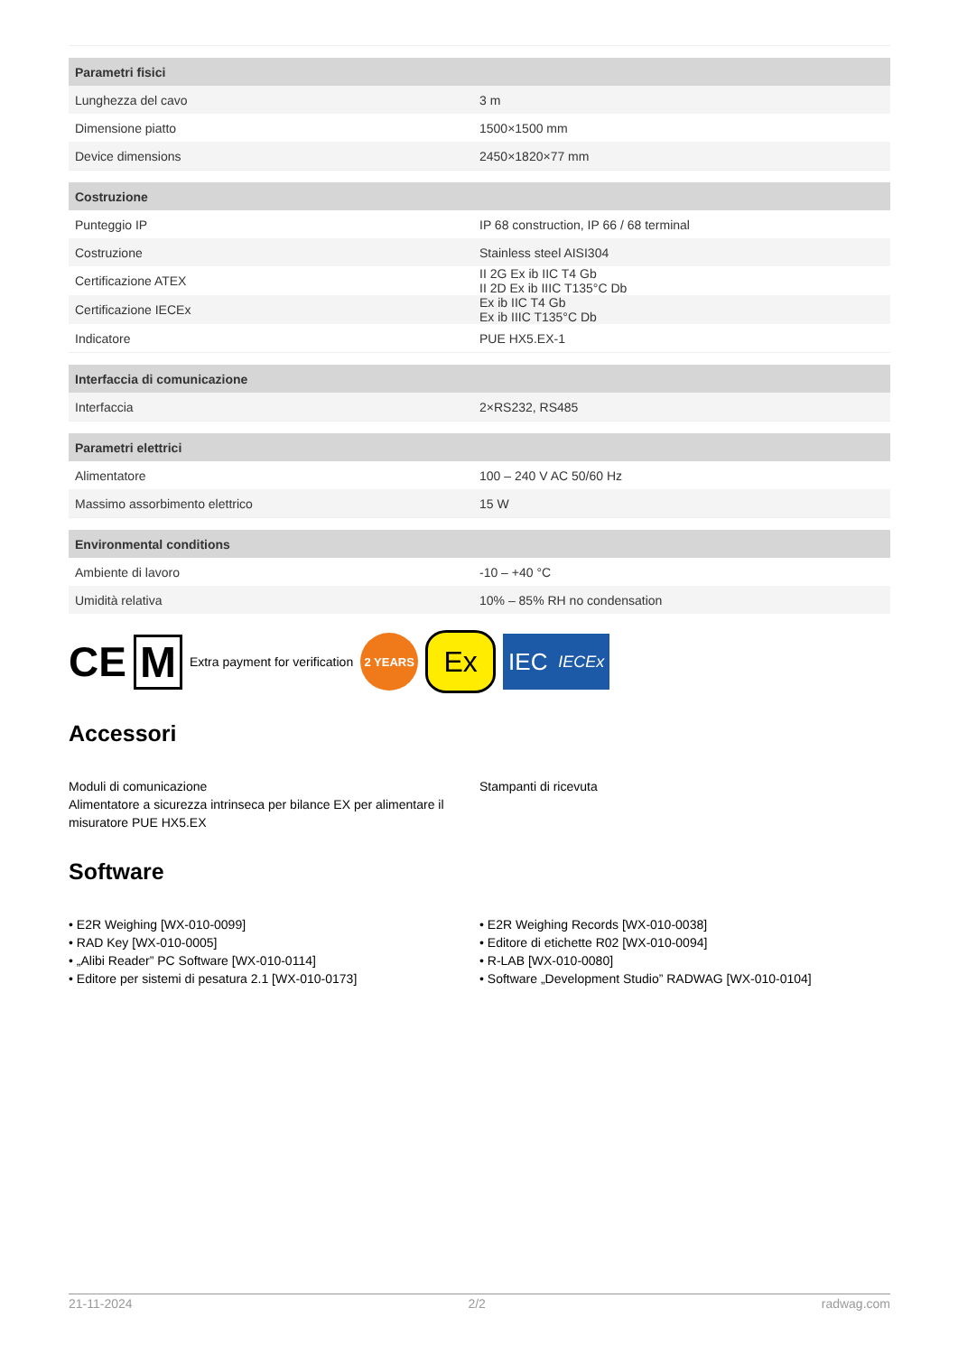| Parametri fisici | |
| --- | --- |
| Lunghezza del cavo | 3 m |
| Dimensione piatto | 1500×1500 mm |
| Device dimensions | 2450×1820×77 mm |
| Costruzione | |
| Punteggio IP | IP 68 construction, IP 66 / 68 terminal |
| Costruzione | Stainless steel AISI304 |
| Certificazione ATEX | II 2G Ex ib IIC T4 Gb II 2D Ex ib IIIC T135°C Db |
| Certificazione IECEx | Ex ib IIC T4 Gb Ex ib IIIC T135°C Db |
| Indicatore | PUE HX5.EX-1 |
| Interfaccia di comunicazione | |
| Interfaccia | 2×RS232, RS485 |
| Parametri elettrici | |
| Alimentatore | 100 – 240 V AC 50/60 Hz |
| Massimo assorbimento elettrico | 15 W |
| Environmental conditions | |
| Ambiente di lavoro | -10 – +40 °C |
| Umidità relativa | 10% – 85% RH no condensation |
CE M Extra payment for verification 2 YEARS Ex IEC IECEx
Accessori
Moduli di comunicazione
Alimentatore a sicurezza intrinseca per bilance EX per alimentare il misuratore PUE HX5.EX
Stampanti di ricevuta
Software
• E2R Weighing [WX-010-0099]
• RAD Key [WX-010-0005]
• „Alibi Reader” PC Software [WX-010-0114]
• Editore per sistemi di pesatura 2.1 [WX-010-0173]
• E2R Weighing Records [WX-010-0038]
• Editore di etichette R02 [WX-010-0094]
• R-LAB [WX-010-0080]
• Software „Development Studio” RADWAG [WX-010-0104]
21-11-2024 2/2 radwag.com